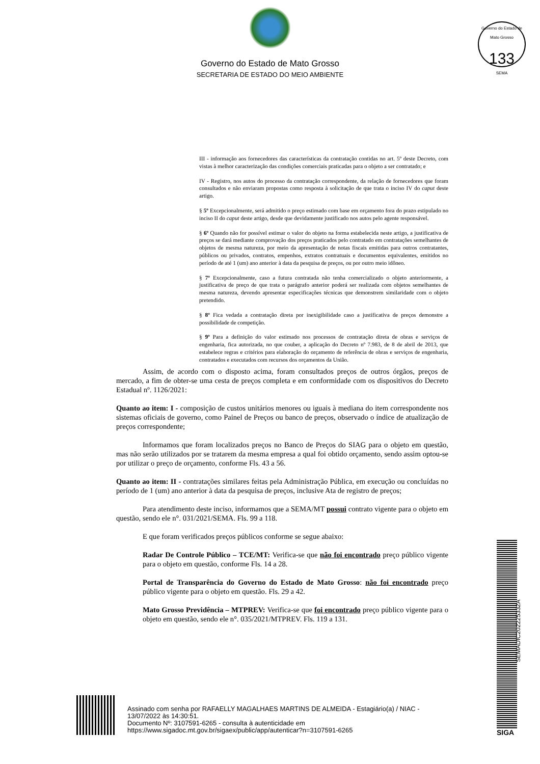Governo do Estado de Mato Grosso
SECRETARIA DE ESTADO DO MEIO AMBIENTE
Governo do Estado de Mato Grosso
133
SEMA
III - informação aos fornecedores das características da contratação contidas no art. 5º deste Decreto, com vistas à melhor caracterização das condições comerciais praticadas para o objeto a ser contratado; e
IV - Registro, nos autos do processo da contratação correspondente, da relação de fornecedores que foram consultados e não enviaram propostas como resposta à solicitação de que trata o inciso IV do caput deste artigo.
§ 5º Excepcionalmente, será admitido o preço estimado com base em orçamento fora do prazo estipulado no inciso II do caput deste artigo, desde que devidamente justificado nos autos pelo agente responsável.
§ 6º Quando não for possível estimar o valor do objeto na forma estabelecida neste artigo, a justificativa de preços se dará mediante comprovação dos preços praticados pelo contratado em contratações semelhantes de objetos de mesma natureza, por meio da apresentação de notas fiscais emitidas para outros contratantes, públicos ou privados, contratos, empenhos, extratos contratuais e documentos equivalentes, emitidos no período de até 1 (um) ano anterior à data da pesquisa de preços, ou por outro meio idôneo.
§ 7º Excepcionalmente, caso a futura contratada não tenha comercializado o objeto anteriormente, a justificativa de preço de que trata o parágrafo anterior poderá ser realizada com objetos semelhantes de mesma natureza, devendo apresentar especificações técnicas que demonstrem similaridade com o objeto pretendido.
§ 8º Fica vedada a contratação direta por inexigibilidade caso a justificativa de preços demonstre a possibilidade de competição.
§ 9º Para a definição do valor estimado nos processos de contratação direta de obras e serviços de engenharia, fica autorizada, no que couber, a aplicação do Decreto nº 7.983, de 8 de abril de 2013, que estabelece regras e critérios para elaboração do orçamento de referência de obras e serviços de engenharia, contratados e executados com recursos dos orçamentos da União.
Assim, de acordo com o disposto acima, foram consultados preços de outros órgãos, preços de mercado, a fim de obter-se uma cesta de preços completa e em conformidade com os dispositivos do Decreto Estadual nº. 1126/2021:
Quanto ao item: I - composição de custos unitários menores ou iguais à mediana do item correspondente nos sistemas oficiais de governo, como Painel de Preços ou banco de preços, observado o índice de atualização de preços correspondente;
Informamos que foram localizados preços no Banco de Preços do SIAG para o objeto em questão, mas não serão utilizados por se tratarem da mesma empresa a qual foi obtido orçamento, sendo assim optou-se por utilizar o preço de orçamento, conforme Fls. 43 a 56.
Quanto ao item: II - contratações similares feitas pela Administração Pública, em execução ou concluídas no período de 1 (um) ano anterior à data da pesquisa de preços, inclusive Ata de registro de preços;
Para atendimento deste inciso, informamos que a SEMA/MT possui contrato vigente para o objeto em questão, sendo ele n°. 031/2021/SEMA. Fls. 99 a 118.
E que foram verificados preços públicos conforme se segue abaixo:
Radar De Controle Público – TCE/MT: Verifica-se que não foi encontrado preço público vigente para o objeto em questão, conforme Fls. 14 a 28.
Portal de Transparência do Governo do Estado de Mato Grosso: não foi encontrado preço público vigente para o objeto em questão. Fls. 29 a 42.
Mato Grosso Previdência – MTPREV: Verifica-se que foi encontrado preço público vigente para o objeto em questão, sendo ele n°. 035/2021/MTPREV. Fls. 119 a 131.
SEMADIC202225332A
Assinado com senha por RAFAELLY MAGALHAES MARTINS DE ALMEIDA - Estagiário(a) / NIAC -
13/07/2022 às 14:30:51.
Documento Nº: 3107591-6265 - consulta à autenticidade em
https://www.sigadoc.mt.gov.br/sigaex/public/app/autenticar?n=3107591-6265
SIGA